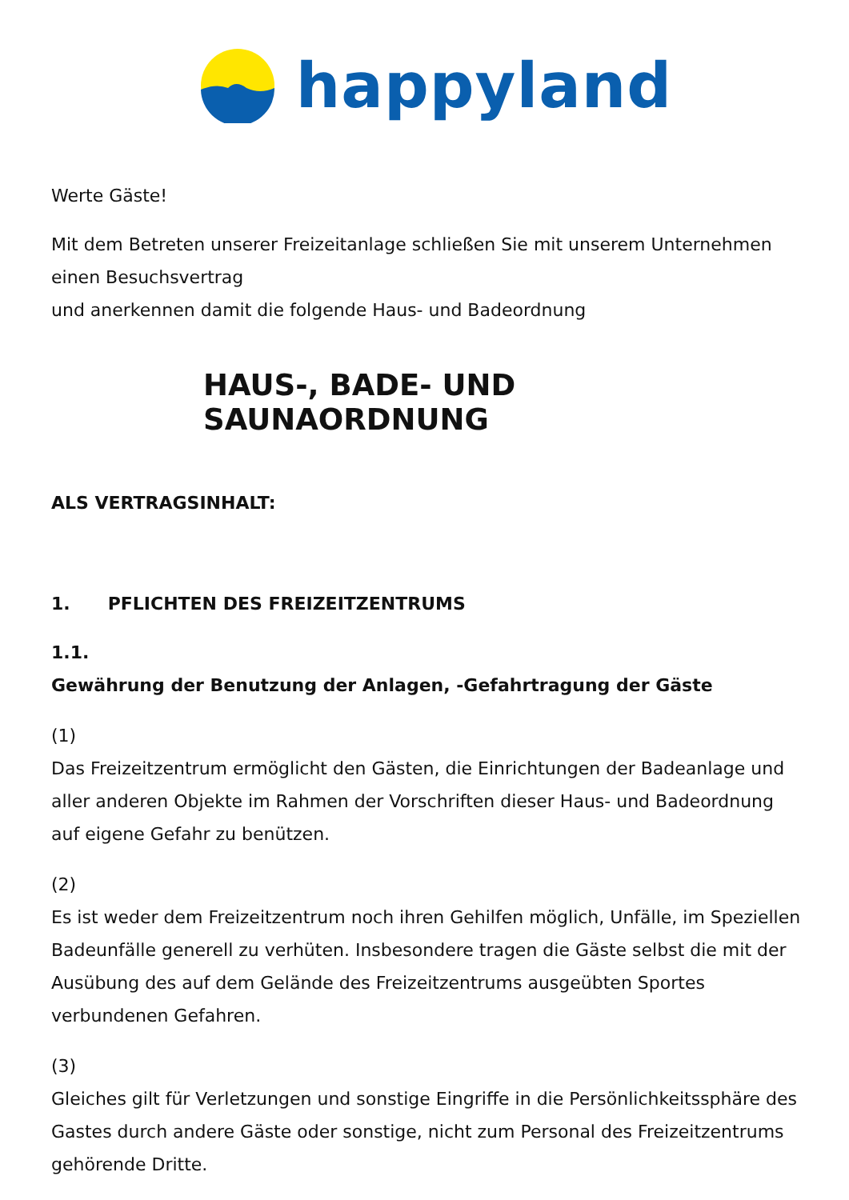happyland
Werte Gäste!
Mit dem Betreten unserer Freizeitanlage schließen Sie mit unserem Unternehmen einen Besuchsvertrag
und anerkennen damit die folgende Haus- und Badeordnung
HAUS-, BADE- UND SAUNAORDNUNG
ALS VERTRAGSINHALT:
1. PFLICHTEN DES FREIZEITZENTRUMS
1.1.
Gewährung der Benutzung der Anlagen, -Gefahrtragung der Gäste
(1)
Das Freizeitzentrum ermöglicht den Gästen, die Einrichtungen der Badeanlage und aller anderen Objekte im Rahmen der Vorschriften dieser Haus- und Badeordnung auf eigene Gefahr zu benützen.
(2)
Es ist weder dem Freizeitzentrum noch ihren Gehilfen möglich, Unfälle, im Speziellen Badeunfälle generell zu verhüten. Insbesondere tragen die Gäste selbst die mit der Ausübung des auf dem Gelände des Freizeitzentrums ausgeübten Sportes verbundenen Gefahren.
(3)
Gleiches gilt für Verletzungen und sonstige Eingriffe in die Persönlichkeitssphäre des Gastes durch andere Gäste oder sonstige, nicht zum Personal des Freizeitzentrums gehörende Dritte.